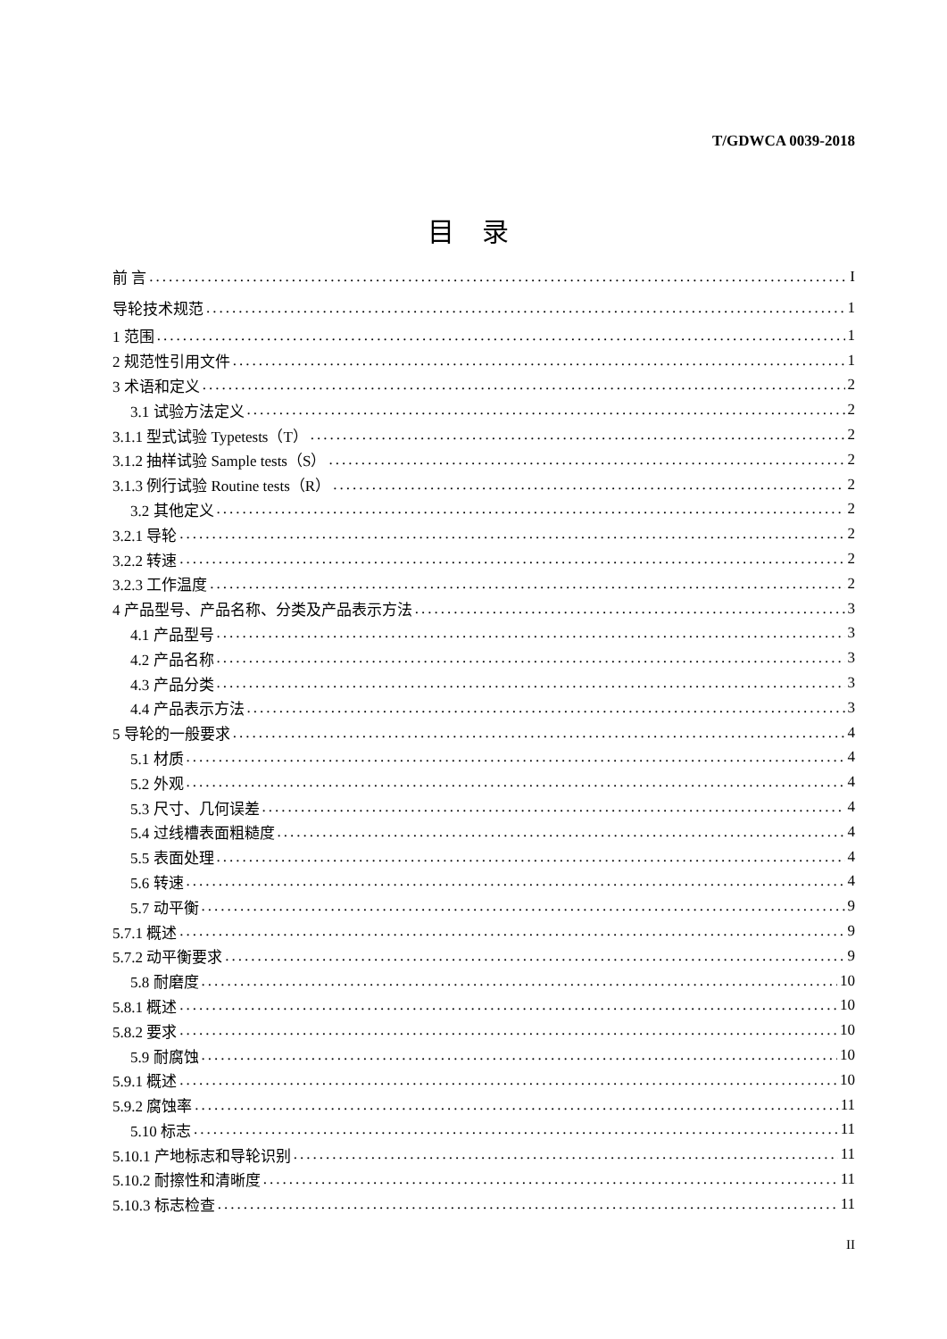T/GDWCA 0039-2018
目 录
前 言 I
导轮技术规范 1
1 范围 1
2 规范性引用文件 1
3 术语和定义 2
3.1 试验方法定义 2
3.1.1 型式试验 Typetests（T） 2
3.1.2 抽样试验 Sample tests（S） 2
3.1.3 例行试验 Routine tests（R） 2
3.2 其他定义 2
3.2.1 导轮 2
3.2.2 转速 2
3.2.3 工作温度 2
4 产品型号、产品名称、分类及产品表示方法 3
4.1 产品型号 3
4.2 产品名称 3
4.3 产品分类 3
4.4 产品表示方法 3
5 导轮的一般要求 4
5.1 材质 4
5.2 外观 4
5.3 尺寸、几何误差 4
5.4 过线槽表面粗糙度 4
5.5 表面处理 4
5.6 转速 4
5.7 动平衡 9
5.7.1 概述 9
5.7.2 动平衡要求 9
5.8 耐磨度 10
5.8.1 概述 10
5.8.2 要求 10
5.9 耐腐蚀 10
5.9.1 概述 10
5.9.2 腐蚀率 11
5.10 标志 11
5.10.1 产地标志和导轮识别 11
5.10.2 耐擦性和清晰度 11
5.10.3 标志检查 11
II